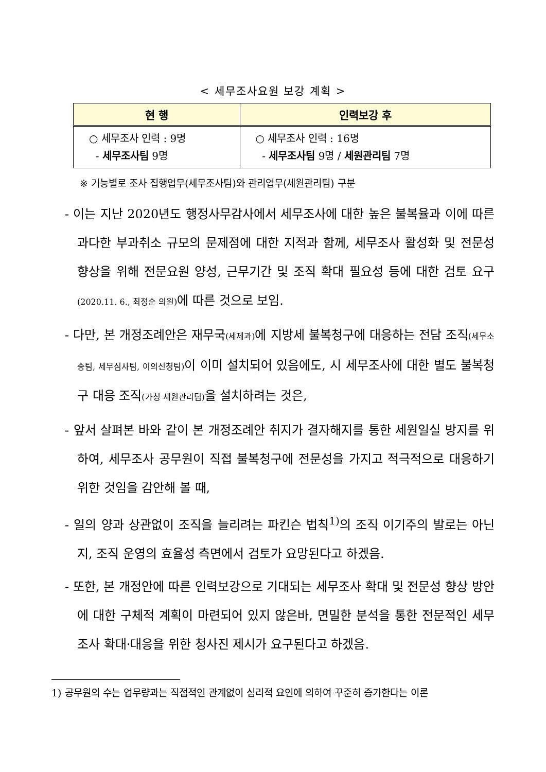< 세무조사요원 보강 계획 >
| 현 행 | 인력보강 후 |
| --- | --- |
| ○ 세무조사 인력 : 9명 - 세무조사팀 9명 | ○ 세무조사 인력 : 16명 - 세무조사팀 9명 / 세원관리팀 7명 |
※ 기능별로 조사 집행업무(세무조사팀)와 관리업무(세원관리팀) 구분
- 이는 지난 2020년도 행정사무감사에서 세무조사에 대한 높은 불복율과 이에 따른 과다한 부과취소 규모의 문제점에 대한 지적과 함께, 세무조사 활성화 및 전문성 향상을 위해 전문요원 양성, 근무기간 및 조직 확대 필요성 등에 대한 검토 요구(2020.11. 6., 최정순 의원) 에 따른 것으로 보임.
- 다만, 본 개정조례안은 재무국(세제과) 에 지방세 불복청구에 대응하는 전담 조직(세무소송팀, 세무심사팀, 이의신청팀) 이 이미 설치되어 있음에도, 시 세무조사에 대한 별도 불복청구 대응 조직(가칭 세원관리팀) 을 설치하려는 것은,
- 앞서 살펴본 바와 같이 본 개정조례안 취지가 결자해지를 통한 세원일실 방지를 위하여, 세무조사 공무원이 직접 불복청구에 전문성을 가지고 적극적으로 대응하기 위한 것임을 감안해 볼 때,
- 일의 양과 상관없이 조직을 늘리려는 파킨슨 법칙<sup>1)</sup>의 조직 이기주의 발로는 아닌지, 조직 운영의 효율성 측면에서 검토가 요망된다고 하겠음.
- 또한, 본 개정안에 따른 인력보강으로 기대되는 세무조사 확대 및 전문성 향상 방안에 대한 구체적 계획이 마련되어 있지 않은바, 면밀한 분석을 통한 전문적인 세무조사 확대·대응을 위한 청사진 제시가 요구된다고 하겠음.
1) 공무원의 수는 업무량과는 직접적인 관계없이 심리적 요인에 의하여 꾸준히 증가한다는 이론